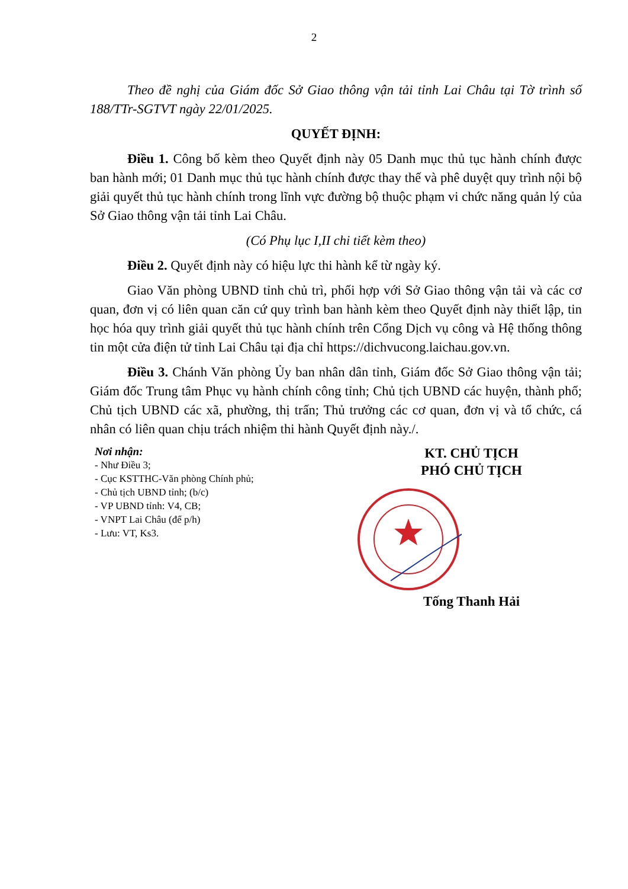2
Theo đề nghị của Giám đốc Sở Giao thông vận tải tỉnh Lai Châu tại Tờ trình số 188/TTr-SGTVT ngày 22/01/2025.
QUYẾT ĐỊNH:
Điều 1. Công bố kèm theo Quyết định này 05 Danh mục thủ tục hành chính được ban hành mới; 01 Danh mục thủ tục hành chính được thay thế và phê duyệt quy trình nội bộ giải quyết thủ tục hành chính trong lĩnh vực đường bộ thuộc phạm vi chức năng quản lý của Sở Giao thông vận tải tỉnh Lai Châu.
(Có Phụ lục I,II chi tiết kèm theo)
Điều 2. Quyết định này có hiệu lực thi hành kể từ ngày ký.
Giao Văn phòng UBND tỉnh chủ trì, phối hợp với Sở Giao thông vận tải và các cơ quan, đơn vị có liên quan căn cứ quy trình ban hành kèm theo Quyết định này thiết lập, tin học hóa quy trình giải quyết thủ tục hành chính trên Cổng Dịch vụ công và Hệ thống thông tin một cửa điện tử tỉnh Lai Châu tại địa chỉ https://dichvucong.laichau.gov.vn.
Điều 3. Chánh Văn phòng Ủy ban nhân dân tỉnh, Giám đốc Sở Giao thông vận tải; Giám đốc Trung tâm Phục vụ hành chính công tỉnh; Chủ tịch UBND các huyện, thành phố; Chủ tịch UBND các xã, phường, thị trấn; Thủ trưởng các cơ quan, đơn vị và tổ chức, cá nhân có liên quan chịu trách nhiệm thi hành Quyết định này./.
Nơi nhận:
- Như Điều 3;
- Cục KSTTHC-Văn phòng Chính phủ;
- Chủ tịch UBND tỉnh; (b/c)
- VP UBND tỉnh: V4, CB;
- VNPT Lai Châu (để p/h)
- Lưu: VT, Ks3.
KT. CHỦ TỊCH
PHÓ CHỦ TỊCH
Tống Thanh Hải